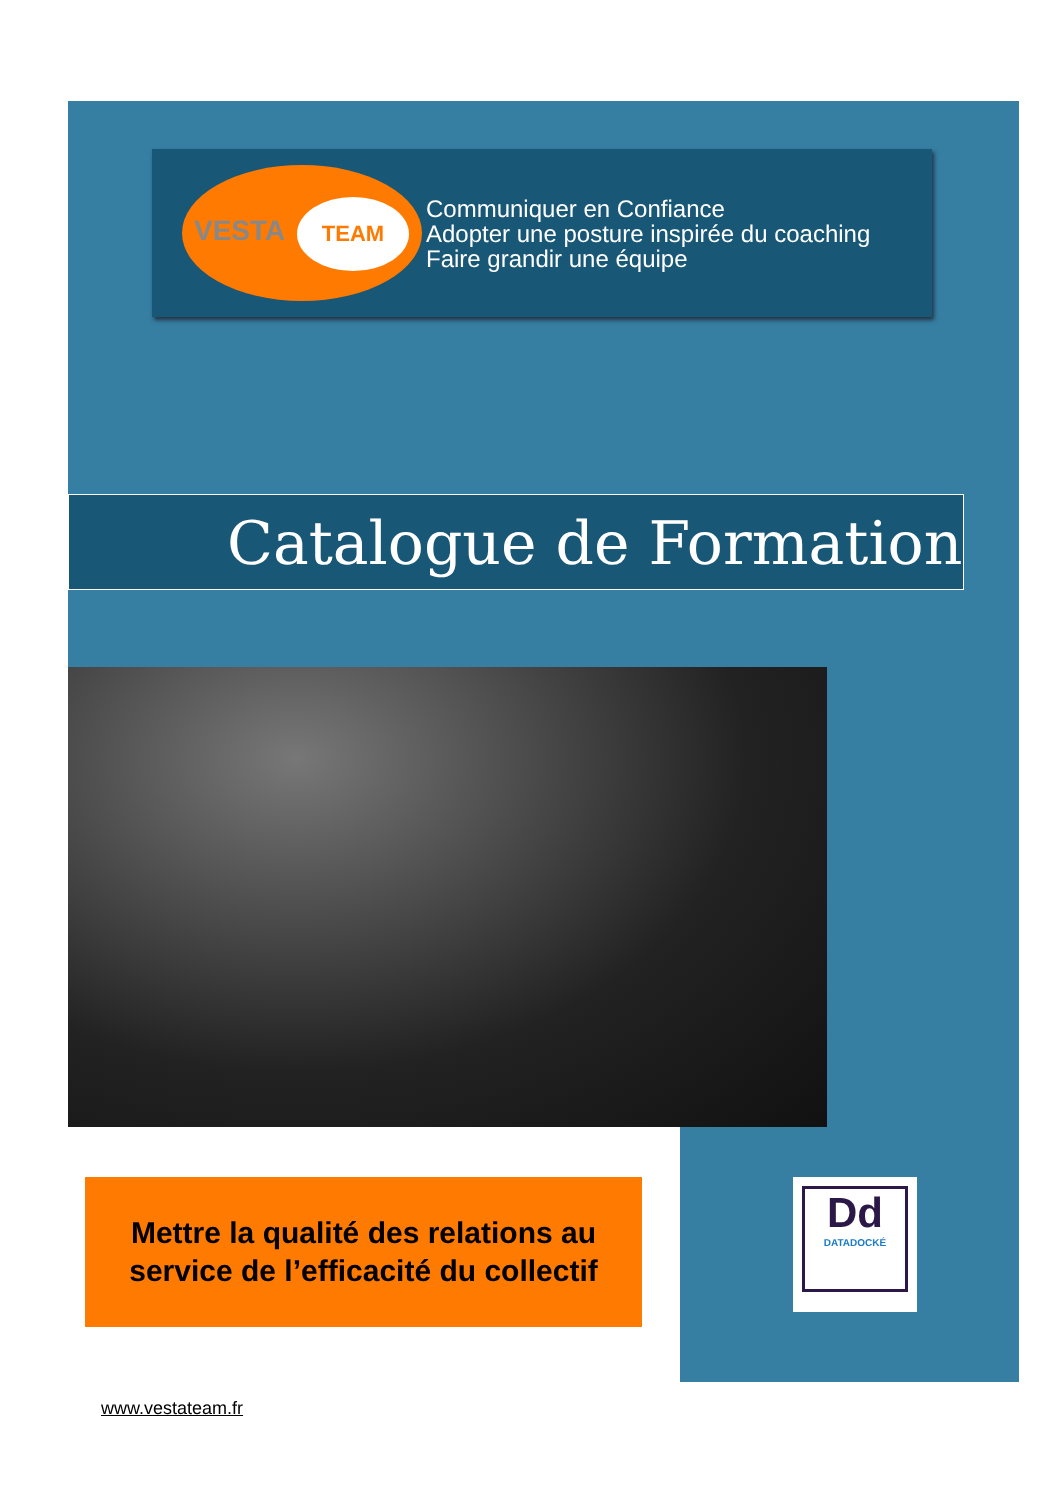VESTA
TEAM
Communiquer en Confiance
Adopter une posture inspirée du coaching
Faire grandir une équipe
Catalogue de Formation
Mettre la qualité des relations au
service de l’efficacité du collectif
Dd
DATADOCKÉ
www.vestateam.fr